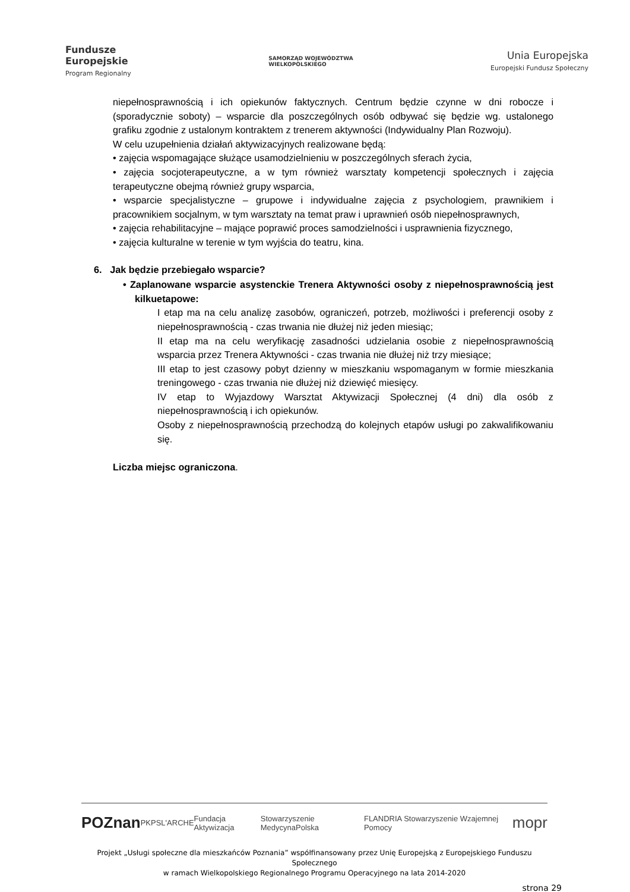Fundusze
Europejskie
Program Regionalny
SAMORZĄD WOJEWÓDZTWA
WIELKOPOLSKIEGO
Unia Europejska
Europejski Fundusz Społeczny
niepełnosprawnością i ich opiekunów faktycznych. Centrum będzie czynne w dni robocze i (sporadycznie soboty) – wsparcie dla poszczególnych osób odbywać się będzie wg. ustalonego grafiku zgodnie z ustalonym kontraktem z trenerem aktywności (Indywidualny Plan Rozwoju).
W celu uzupełnienia działań aktywizacyjnych realizowane będą:
• zajęcia wspomagające służące usamodzielnieniu w poszczególnych sferach życia,
• zajęcia socjoterapeutyczne, a w tym również warsztaty kompetencji społecznych i zajęcia terapeutyczne obejmą również grupy wsparcia,
• wsparcie specjalistyczne – grupowe i indywidualne zajęcia z psychologiem, prawnikiem i pracownikiem socjalnym, w tym warsztaty na temat praw i uprawnień osób niepełnosprawnych,
• zajęcia rehabilitacyjne – mające poprawić proces samodzielności i usprawnienia fizycznego,
• zajęcia kulturalne w terenie w tym wyjścia do teatru, kina.
6. Jak będzie przebiegało wsparcie?
• Zaplanowane wsparcie asystenckie Trenera Aktywności osoby z niepełnosprawnością jest kilkuetapowe:
I etap ma na celu analizę zasobów, ograniczeń, potrzeb, możliwości i preferencji osoby z niepełnosprawnością - czas trwania nie dłużej niż jeden miesiąc;
II etap ma na celu weryfikację zasadności udzielania osobie z niepełnosprawnością wsparcia przez Trenera Aktywności - czas trwania nie dłużej niż trzy miesiące;
III etap to jest czasowy pobyt dzienny w mieszkaniu wspomaganym w formie mieszkania treningowego - czas trwania nie dłużej niż dziewięć miesięcy.
IV etap to Wyjazdowy Warsztat Aktywizacji Społecznej (4 dni) dla osób z niepełnosprawnością i ich opiekunów.
Osoby z niepełnosprawnością przechodzą do kolejnych etapów usługi po zakwalifikowaniu się.
Liczba miejsc ograniczona.
POZnan PKPS L'ARCHE Fundacja Aktywizacja Stowarzyszenie MedycynaPolska FLANDRIA Stowarzyszenie Wzajemnej Pomocy mopr
Projekt „Usługi społeczne dla mieszkańców Poznania” współfinansowany przez Unię Europejską z Europejskiego Funduszu Społecznego
w ramach Wielkopolskiego Regionalnego Programu Operacyjnego na lata 2014-2020
strona 29